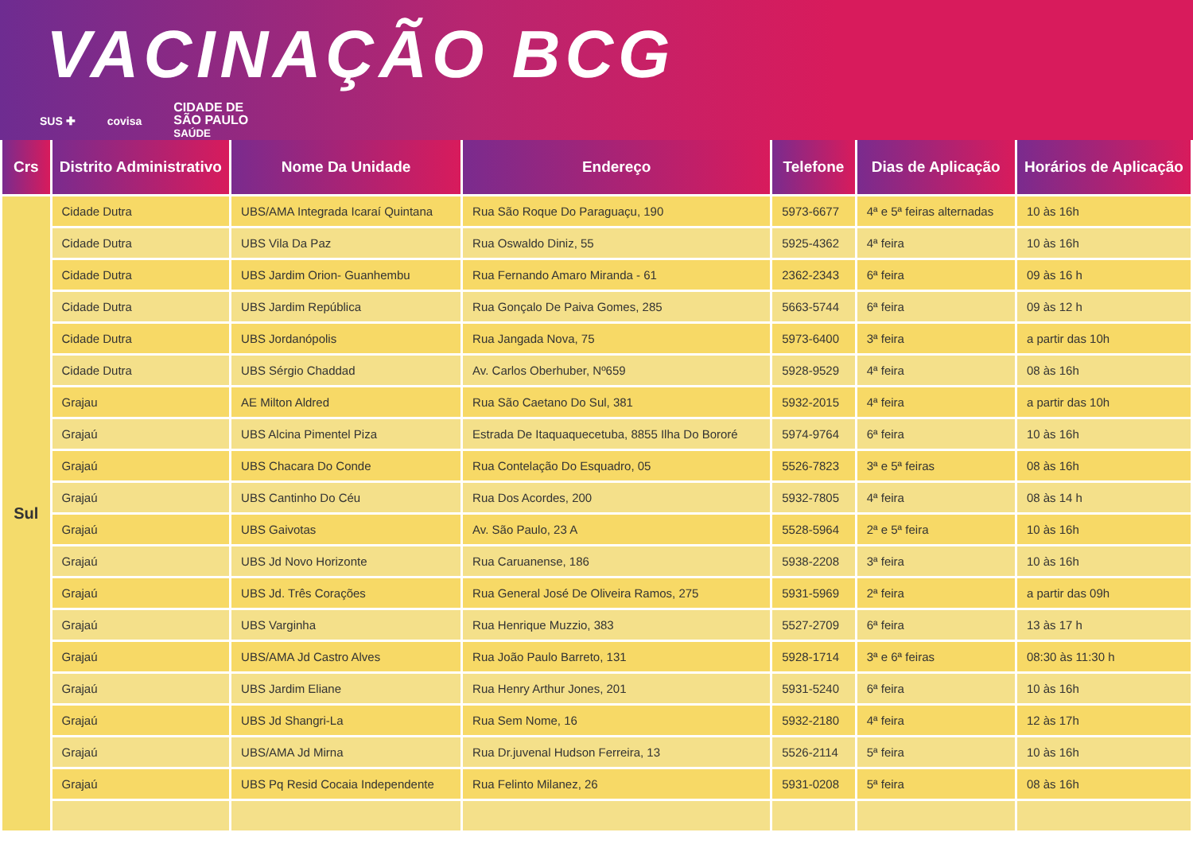VACINAÇÃO BCG
SUS ✚ covisa CIDADE DE
SÃO PAULO
SAÚDE
| Crs | Distrito Administrativo | Nome Da Unidade | Endereço | Telefone | Dias de Aplicação | Horários de Aplicação |
| --- | --- | --- | --- | --- | --- | --- |
| Sul | Cidade Dutra | UBS/AMA Integrada Icaraí Quintana | Rua São Roque Do Paraguaçu, 190 | 5973-6677 | 4ª e 5ª feiras alternadas | 10 às 16h |
| | Cidade Dutra | UBS Vila Da Paz | Rua Oswaldo Diniz, 55 | 5925-4362 | 4ª feira | 10 às 16h |
| | Cidade Dutra | UBS Jardim Orion- Guanhembu | Rua Fernando Amaro Miranda - 61 | 2362-2343 | 6ª feira | 09 às 16 h |
| | Cidade Dutra | UBS Jardim República | Rua Gonçalo De Paiva Gomes, 285 | 5663-5744 | 6ª feira | 09 às 12 h |
| | Cidade Dutra | UBS Jordanópolis | Rua Jangada Nova, 75 | 5973-6400 | 3ª feira | a partir das 10h |
| | Cidade Dutra | UBS Sérgio Chaddad | Av. Carlos Oberhuber, Nº659 | 5928-9529 | 4ª feira | 08 às 16h |
| | Grajau | AE Milton Aldred | Rua São Caetano Do Sul, 381 | 5932-2015 | 4ª feira | a partir das 10h |
| | Grajaú | UBS Alcina Pimentel Piza | Estrada De Itaquaquecetuba, 8855 Ilha Do Bororé | 5974-9764 | 6ª feira | 10 às 16h |
| | Grajaú | UBS Chacara Do Conde | Rua Contelação Do Esquadro, 05 | 5526-7823 | 3ª e 5ª feiras | 08 às 16h |
| | Grajaú | UBS Cantinho Do Céu | Rua Dos Acordes, 200 | 5932-7805 | 4ª feira | 08 às 14 h |
| | Grajaú | UBS Gaivotas | Av. São Paulo, 23 A | 5528-5964 | 2ª e 5ª feira | 10 às 16h |
| | Grajaú | UBS Jd Novo Horizonte | Rua Caruanense, 186 | 5938-2208 | 3ª feira | 10 às 16h |
| | Grajaú | UBS Jd. Três Corações | Rua General José De Oliveira Ramos, 275 | 5931-5969 | 2ª feira | a partir das 09h |
| | Grajaú | UBS Varginha | Rua Henrique Muzzio, 383 | 5527-2709 | 6ª feira | 13 às 17 h |
| | Grajaú | UBS/AMA Jd Castro Alves | Rua João Paulo Barreto, 131 | 5928-1714 | 3ª e 6ª feiras | 08:30 às 11:30 h |
| | Grajaú | UBS Jardim Eliane | Rua Henry Arthur Jones, 201 | 5931-5240 | 6ª feira | 10 às 16h |
| | Grajaú | UBS Jd Shangri-La | Rua Sem Nome, 16 | 5932-2180 | 4ª feira | 12 às 17h |
| | Grajaú | UBS/AMA Jd Mirna | Rua Dr.juvenal Hudson Ferreira, 13 | 5526-2114 | 5ª feira | 10 às 16h |
| | Grajaú | UBS Pq Resid Cocaia Independente | Rua Felinto Milanez, 26 | 5931-0208 | 5ª feira | 08 às 16h |